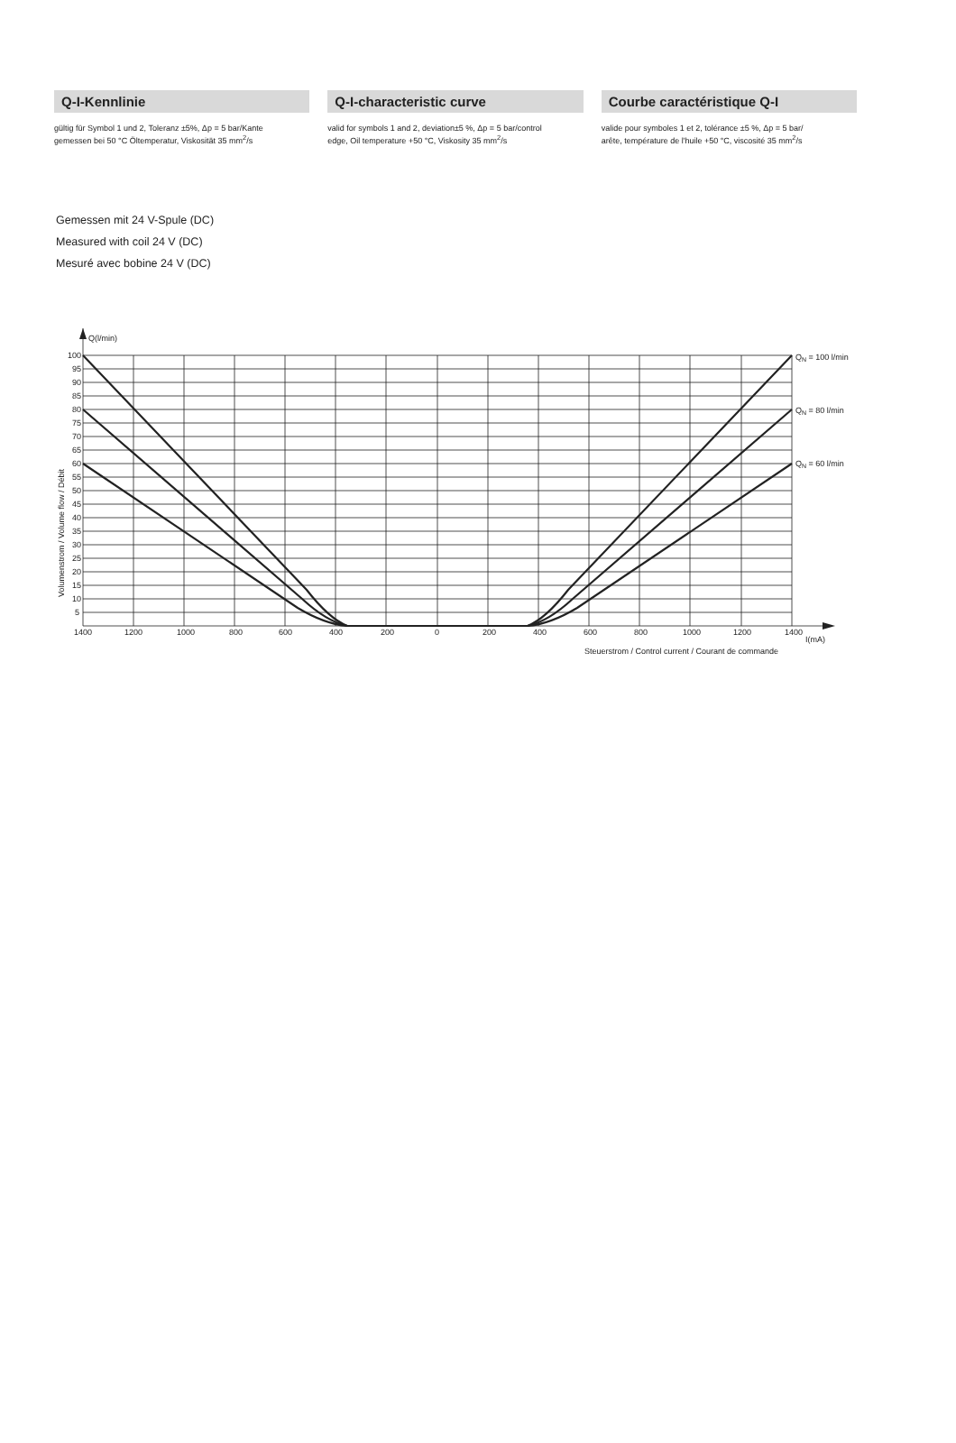Q-I-Kennlinie
gültig für Symbol 1 und 2, Toleranz ±5%, Δp = 5 bar/Kante
gemessen bei 50 °C Öltemperatur, Viskosität 35 mm<sup>2</sup>/s
Q-I-characteristic curve
valid for symbols 1 and 2, deviation±5 %, Δp = 5 bar/control
edge, Oil temperature +50 °C, Viskosity 35 mm<sup>2</sup>/s
Courbe caractéristique Q-I
valide pour symboles 1 et 2, tolérance ±5 %, Δp = 5 bar/
arête, température de l'huile +50 °C, viscosité 35 mm<sup>2</sup>/s
Gemessen mit 24 V-Spule (DC)
Measured with coil 24 V (DC)
Mesuré avec bobine 24 V (DC)
Q(l/min)
100
95
90
85
80
75
70
65
60
55
50
45
40
35
30
25
20
15
10
5
1400
1200
1000
800
600
400
200
0
200
400
600
800
1000
1200
1400
I(mA)
Steuerstrom / Control current / Courant de commande
QN = 100 l/min
QN = 80 l/min
QN = 60 l/min
Volumenstrom / Volume flow / Débit